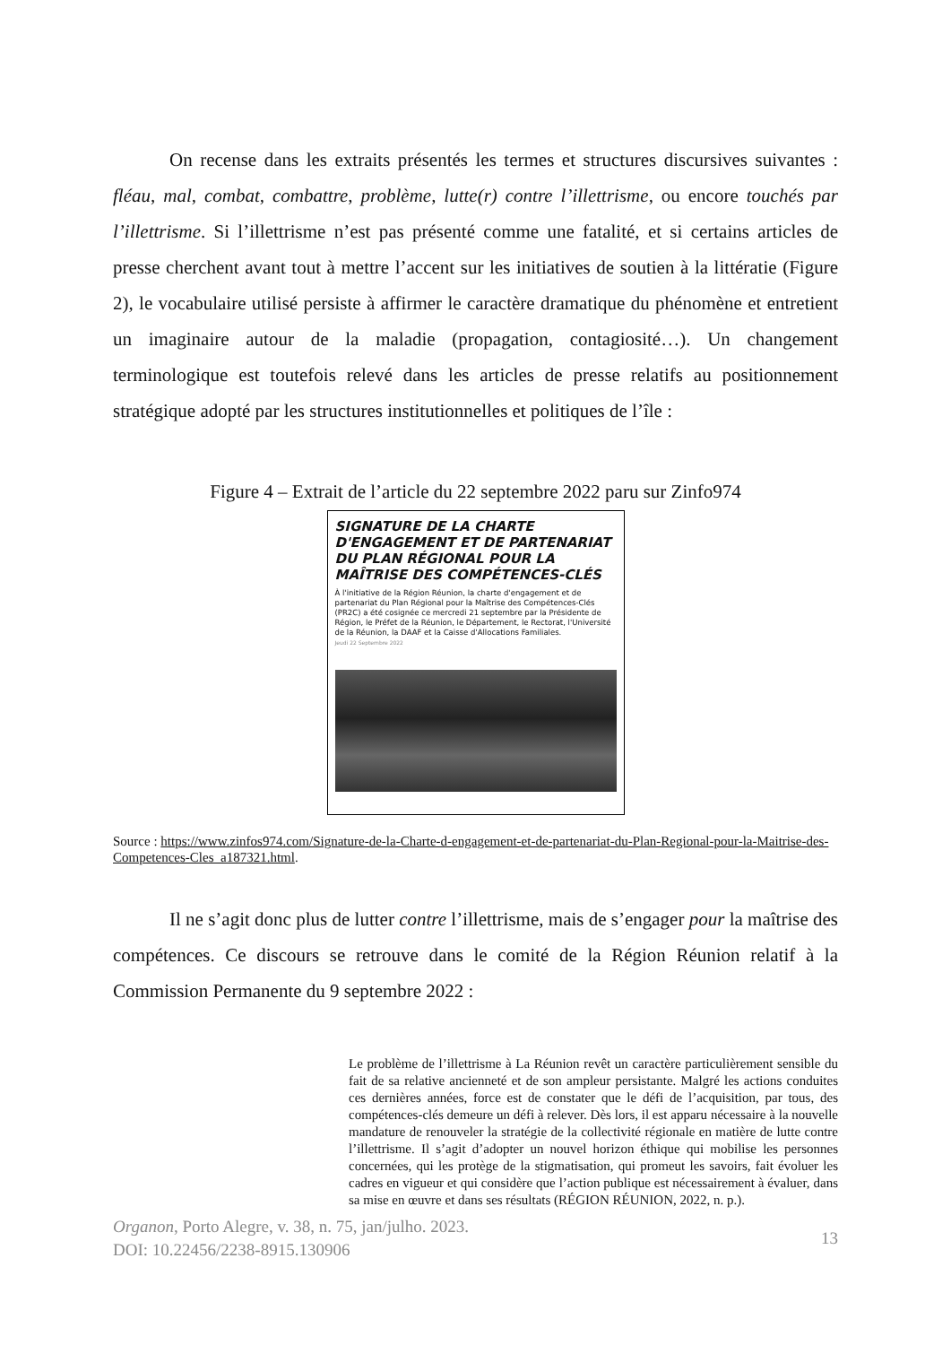On recense dans les extraits présentés les termes et structures discursives suivantes : fléau, mal, combat, combattre, problème, lutte(r) contre l’illettrisme, ou encore touchés par l’illettrisme. Si l’illettrisme n’est pas présenté comme une fatalité, et si certains articles de presse cherchent avant tout à mettre l’accent sur les initiatives de soutien à la littératie (Figure 2), le vocabulaire utilisé persiste à affirmer le caractère dramatique du phénomène et entretient un imaginaire autour de la maladie (propagation, contagiosité…). Un changement terminologique est toutefois relevé dans les articles de presse relatifs au positionnement stratégique adopté par les structures institutionnelles et politiques de l’île :
Figure 4 – Extrait de l’article du 22 septembre 2022 paru sur Zinfo974
SIGNATURE DE LA CHARTE D'ENGAGEMENT ET DE PARTENARIAT DU PLAN RÉGIONAL POUR LA MAÎTRISE DES COMPÉTENCES-CLÉS
À l'initiative de la Région Réunion, la charte d'engagement et de partenariat du Plan Régional pour la Maîtrise des Compétences-Clés (PR2C) a été cosignée ce mercredi 21 septembre par la Présidente de Région, le Préfet de la Réunion, le Département, le Rectorat, l'Université de la Réunion, la DAAF et la Caisse d'Allocations Familiales.
Jeudi 22 Septembre 2022
Source : https://www.zinfos974.com/Signature-de-la-Charte-d-engagement-et-de-partenariat-du-Plan-Regional-pour-la-Maitrise-des-Competences-Cles_a187321.html.
Il ne s’agit donc plus de lutter contre l’illettrisme, mais de s’engager pour la maîtrise des compétences. Ce discours se retrouve dans le comité de la Région Réunion relatif à la Commission Permanente du 9 septembre 2022 :
Le problème de l’illettrisme à La Réunion revêt un caractère particulièrement sensible du fait de sa relative ancienneté et de son ampleur persistante. Malgré les actions conduites ces dernières années, force est de constater que le défi de l’acquisition, par tous, des compétences-clés demeure un défi à relever. Dès lors, il est apparu nécessaire à la nouvelle mandature de renouveler la stratégie de la collectivité régionale en matière de lutte contre l’illettrisme. Il s’agit d’adopter un nouvel horizon éthique qui mobilise les personnes concernées, qui les protège de la stigmatisation, qui promeut les savoirs, fait évoluer les cadres en vigueur et qui considère que l’action publique est nécessairement à évaluer, dans sa mise en œuvre et dans ses résultats (RÉGION RÉUNION, 2022, n. p.).
Organon, Porto Alegre, v. 38, n. 75, jan/julho. 2023.
DOI: 10.22456/2238-8915.130906
13